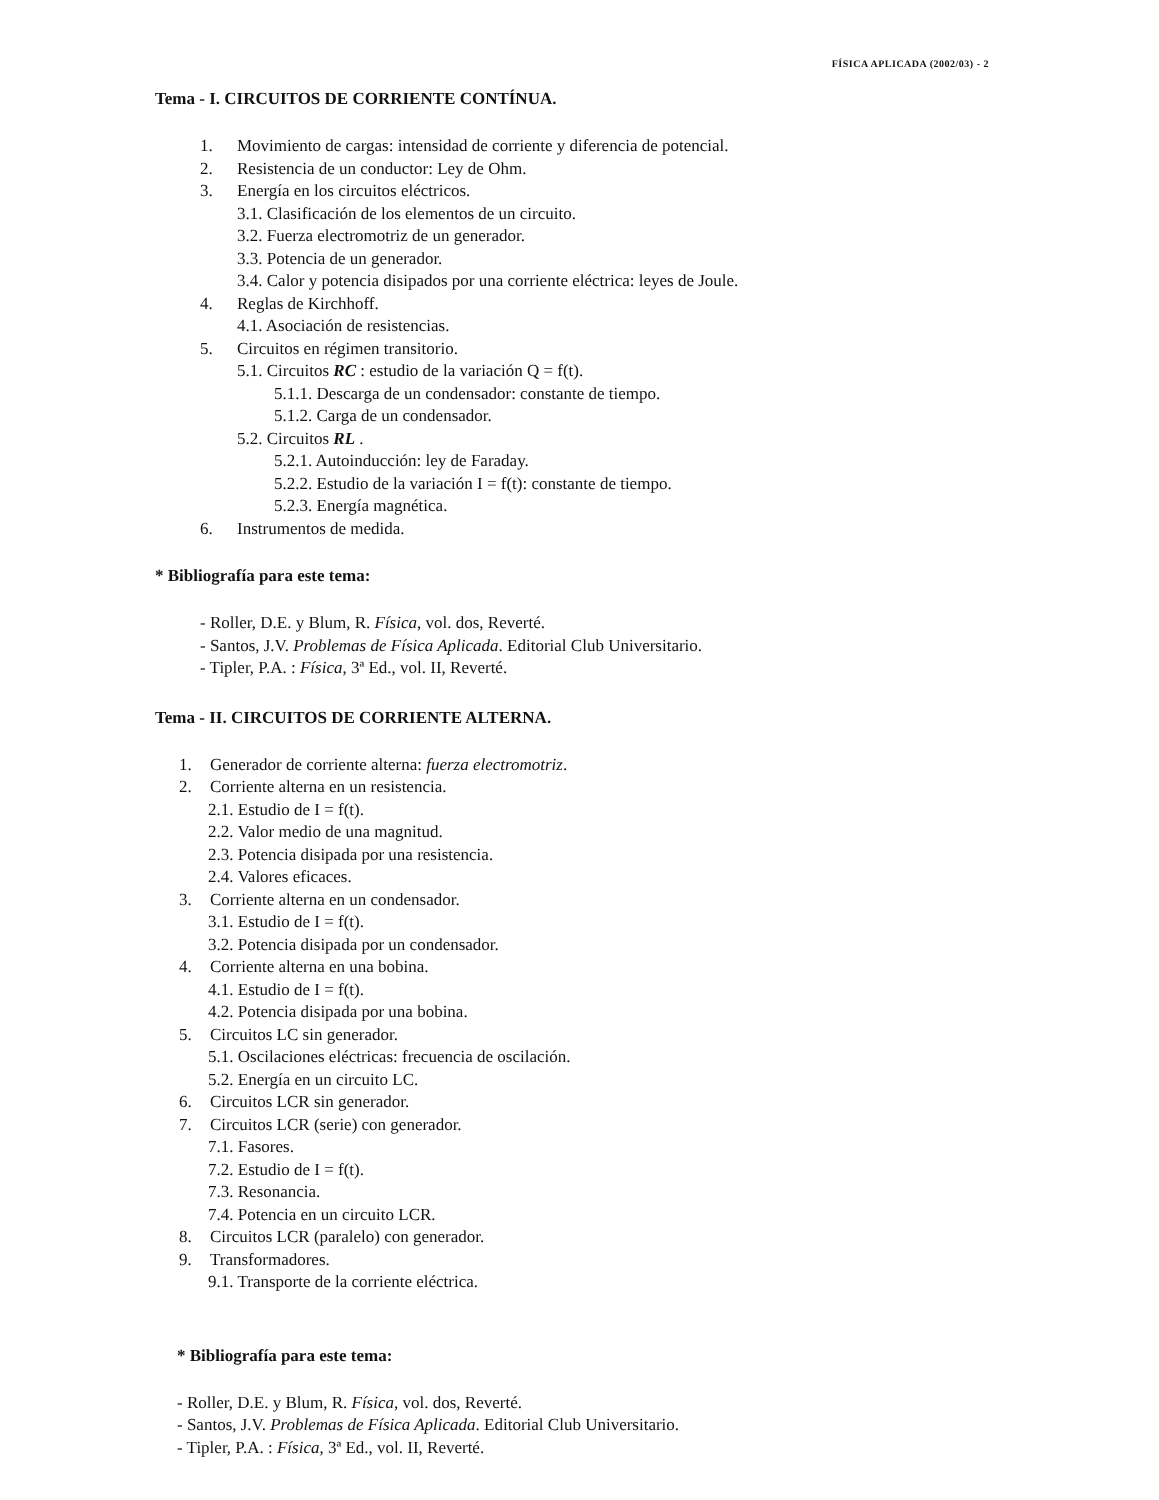FÍSICA APLICADA (2002/03) - 2
Tema - I. CIRCUITOS DE CORRIENTE CONTÍNUA.
1. Movimiento de cargas: intensidad de corriente y diferencia de potencial.
2. Resistencia de un conductor: Ley de Ohm.
3. Energía en los circuitos eléctricos.
3.1. Clasificación de los elementos de un circuito.
3.2. Fuerza electromotriz de un generador.
3.3. Potencia de un generador.
3.4. Calor y potencia disipados por una corriente eléctrica: leyes de Joule.
4. Reglas de Kirchhoff.
4.1. Asociación de resistencias.
5. Circuitos en régimen transitorio.
5.1. Circuitos RC : estudio de la variación Q = f(t).
5.1.1. Descarga de un condensador: constante de tiempo.
5.1.2. Carga de un condensador.
5.2. Circuitos RL .
5.2.1. Autoinducción: ley de Faraday.
5.2.2. Estudio de la variación I = f(t): constante de tiempo.
5.2.3. Energía magnética.
6. Instrumentos de medida.
* Bibliografía para este tema:
- Roller, D.E. y Blum, R. Física, vol. dos, Reverté.
- Santos, J.V. Problemas de Física Aplicada. Editorial Club Universitario.
- Tipler, P.A. : Física, 3ª Ed., vol. II, Reverté.
Tema - II. CIRCUITOS DE CORRIENTE ALTERNA.
1. Generador de corriente alterna: fuerza electromotriz.
2. Corriente alterna en un resistencia.
2.1. Estudio de I = f(t).
2.2. Valor medio de una magnitud.
2.3. Potencia disipada por una resistencia.
2.4. Valores eficaces.
3. Corriente alterna en un condensador.
3.1. Estudio de I = f(t).
3.2. Potencia disipada por un condensador.
4. Corriente alterna en una bobina.
4.1. Estudio de I = f(t).
4.2. Potencia disipada por una bobina.
5. Circuitos LC sin generador.
5.1. Oscilaciones eléctricas: frecuencia de oscilación.
5.2. Energía en un circuito LC.
6. Circuitos LCR sin generador.
7. Circuitos LCR (serie) con generador.
7.1. Fasores.
7.2. Estudio de I = f(t).
7.3. Resonancia.
7.4. Potencia en un circuito LCR.
8. Circuitos LCR (paralelo) con generador.
9. Transformadores.
9.1. Transporte de la corriente eléctrica.
* Bibliografía para este tema:
- Roller, D.E. y Blum, R. Física, vol. dos, Reverté.
- Santos, J.V. Problemas de Física Aplicada. Editorial Club Universitario.
- Tipler, P.A. : Física, 3ª Ed., vol. II, Reverté.